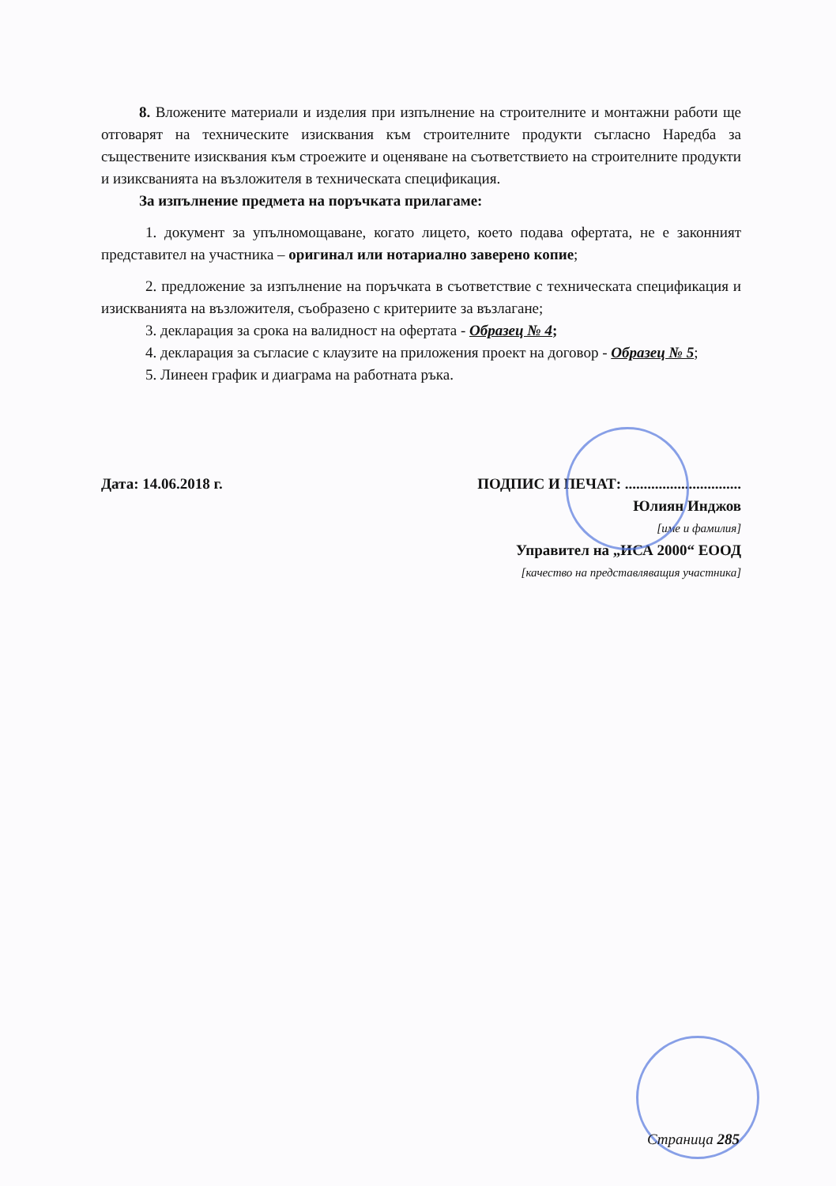8. Вложените материали и изделия при изпълнение на строителните и монтажни работи ще отговарят на техническите изисквания към строителните продукти съгласно Наредба за съществените изисквания към строежите и оценяване на съответствието на строителните продукти и изиксванията на възложителя в техническата спецификация.
За изпълнение предмета на поръчката прилагаме:
1. документ за упълномощаване, когато лицето, което подава офертата, не е законният представител на участника – оригинал или нотариално заверено копие;
2. предложение за изпълнение на поръчката в съответствие с техническата спецификация и изискванията на възложителя, съобразено с критериите за възлагане;
3. декларация за срока на валидност на офертата - Образец № 4;
4. декларация за съгласие с клаузите на приложения проект на договор - Образец № 5;
5. Линеен график и диаграма на работната ръка.
Дата: 14.06.2018 г. ПОДПИС И ПЕЧАТ: ...............................
Юлиян Инджов
[име и фамилия]
Управител на „ИСА 2000“ ЕООД
[качество на представляващия участника]
Страница 285